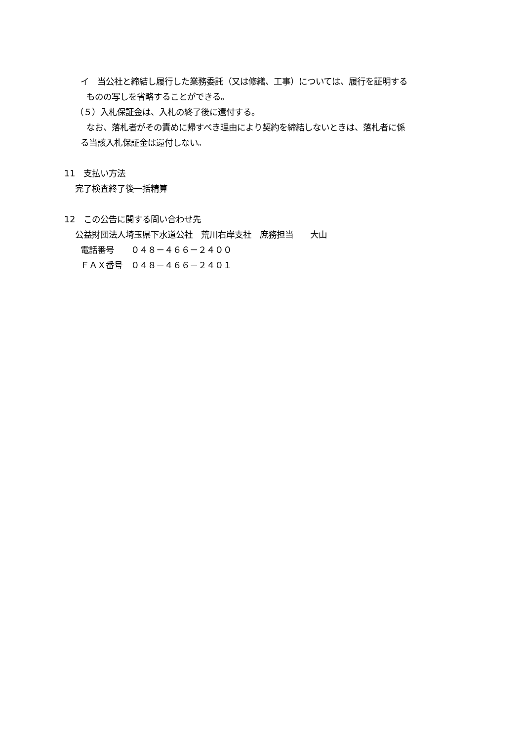イ　当公社と締結し履行した業務委託（又は修繕、工事）については、履行を証明する
ものの写しを省略することができる。
（５）入札保証金は、入札の終了後に還付する。
なお、落札者がその責めに帰すべき理由により契約を締結しないときは、落札者に係
る当該入札保証金は還付しない。
11　支払い方法
完了検査終了後一括精算
12　この公告に関する問い合わせ先
公益財団法人埼玉県下水道公社　荒川右岸支社　庶務担当　　大山
電話番号　　０４８－４６６－２４００
ＦＡＸ番号　０４８－４６６－２４０１